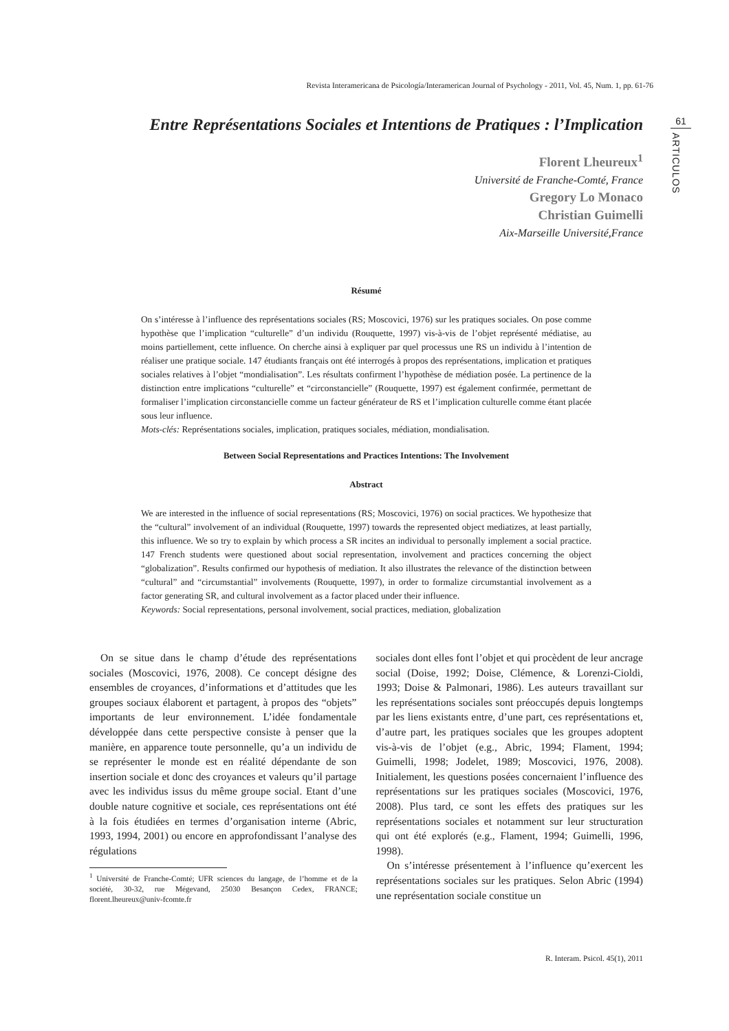Revista Interamericana de Psicología/Interamerican Journal of Psychology - 2011, Vol. 45, Num. 1, pp. 61-76
61
ARTICULOS
Entre Représentations Sociales et Intentions de Pratiques : l’Implication
Florent Lheureux<sup>1</sup>
Université de Franche-Comté, France
Gregory Lo Monaco
Christian Guimelli
Aix-Marseille Université,France
Résumé
On s’intéresse à l’influence des représentations sociales (RS; Moscovici, 1976) sur les pratiques sociales. On pose comme hypothèse que l’implication “culturelle” d’un individu (Rouquette, 1997) vis-à-vis de l’objet représenté médiatise, au moins partiellement, cette influence. On cherche ainsi à expliquer par quel processus une RS un individu à l’intention de réaliser une pratique sociale. 147 étudiants français ont été interrogés à propos des représentations, implication et pratiques sociales relatives à l’objet “mondialisation”. Les résultats confirment l’hypothèse de médiation posée. La pertinence de la distinction entre implications “culturelle” et “circonstancielle” (Rouquette, 1997) est également confirmée, permettant de formaliser l’implication circonstancielle comme un facteur générateur de RS et l’implication culturelle comme étant placée sous leur influence.
Mots-clés: Représentations sociales, implication, pratiques sociales, médiation, mondialisation.
Between Social Representations and Practices Intentions: The Involvement
Abstract
We are interested in the influence of social representations (RS; Moscovici, 1976) on social practices. We hypothesize that the “cultural” involvement of an individual (Rouquette, 1997) towards the represented object mediatizes, at least partially, this influence. We so try to explain by which process a SR incites an individual to personally implement a social practice. 147 French students were questioned about social representation, involvement and practices concerning the object “globalization”. Results confirmed our hypothesis of mediation. It also illustrates the relevance of the distinction between “cultural” and “circumstantial” involvements (Rouquette, 1997), in order to formalize circumstantial involvement as a factor generating SR, and cultural involvement as a factor placed under their influence.
Keywords: Social representations, personal involvement, social practices, mediation, globalization
On se situe dans le champ d’étude des représentations sociales (Moscovici, 1976, 2008). Ce concept désigne des ensembles de croyances, d’informations et d’attitudes que les groupes sociaux élaborent et partagent, à propos des “objets” importants de leur environnement. L’idée fondamentale développée dans cette perspective consiste à penser que la manière, en apparence toute personnelle, qu’a un individu de se représenter le monde est en réalité dépendante de son insertion sociale et donc des croyances et valeurs qu’il partage avec les individus issus du même groupe social. Etant d’une double nature cognitive et sociale, ces représentations ont été à la fois étudiées en termes d’organisation interne (Abric, 1993, 1994, 2001) ou encore en approfondissant l’analyse des régulations
<sup>1</sup> Université de Franche-Comté; UFR sciences du langage, de l’homme et de la société, 30-32, rue Mégevand, 25030 Besançon Cedex, FRANCE; florent.lheureux@univ-fcomte.fr
sociales dont elles font l’objet et qui procèdent de leur ancrage social (Doise, 1992; Doise, Clémence, & Lorenzi-Cioldi, 1993; Doise & Palmonari, 1986). Les auteurs travaillant sur les représentations sociales sont préoccupés depuis longtemps par les liens existants entre, d’une part, ces représentations et, d’autre part, les pratiques sociales que les groupes adoptent vis-à-vis de l’objet (e.g., Abric, 1994; Flament, 1994; Guimelli, 1998; Jodelet, 1989; Moscovici, 1976, 2008). Initialement, les questions posées concernaient l’influence des représentations sur les pratiques sociales (Moscovici, 1976, 2008). Plus tard, ce sont les effets des pratiques sur les représentations sociales et notamment sur leur structuration qui ont été explorés (e.g., Flament, 1994; Guimelli, 1996, 1998).
On s’intéresse présentement à l’influence qu’exercent les représentations sociales sur les pratiques. Selon Abric (1994) une représentation sociale constitue un
R. Interam. Psicol. 45(1), 2011